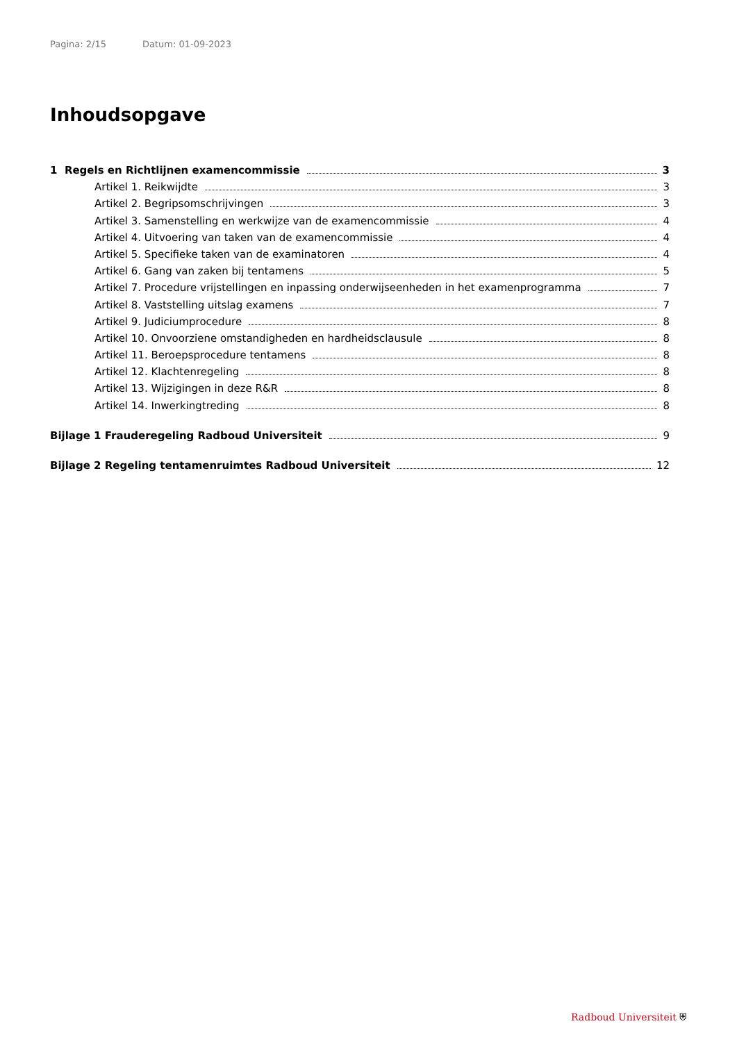Pagina: 2/15 Datum: 01-09-2023
Inhoudsopgave
1 Regels en Richtlijnen examencommissie 3
Artikel 1. Reikwijdte 3
Artikel 2. Begripsomschrijvingen 3
Artikel 3. Samenstelling en werkwijze van de examencommissie 4
Artikel 4. Uitvoering van taken van de examencommissie 4
Artikel 5. Specifieke taken van de examinatoren 4
Artikel 6. Gang van zaken bij tentamens 5
Artikel 7. Procedure vrijstellingen en inpassing onderwijseenheden in het examenprogramma 7
Artikel 8. Vaststelling uitslag examens 7
Artikel 9. Judiciumprocedure 8
Artikel 10. Onvoorziene omstandigheden en hardheidsclausule 8
Artikel 11. Beroepsprocedure tentamens 8
Artikel 12. Klachtenregeling 8
Artikel 13. Wijzigingen in deze R&R 8
Artikel 14. Inwerkingtreding 8
Bijlage 1 Frauderegeling Radboud Universiteit 9
Bijlage 2 Regeling tentamenruimtes Radboud Universiteit 12
Radboud Universiteit ⛨